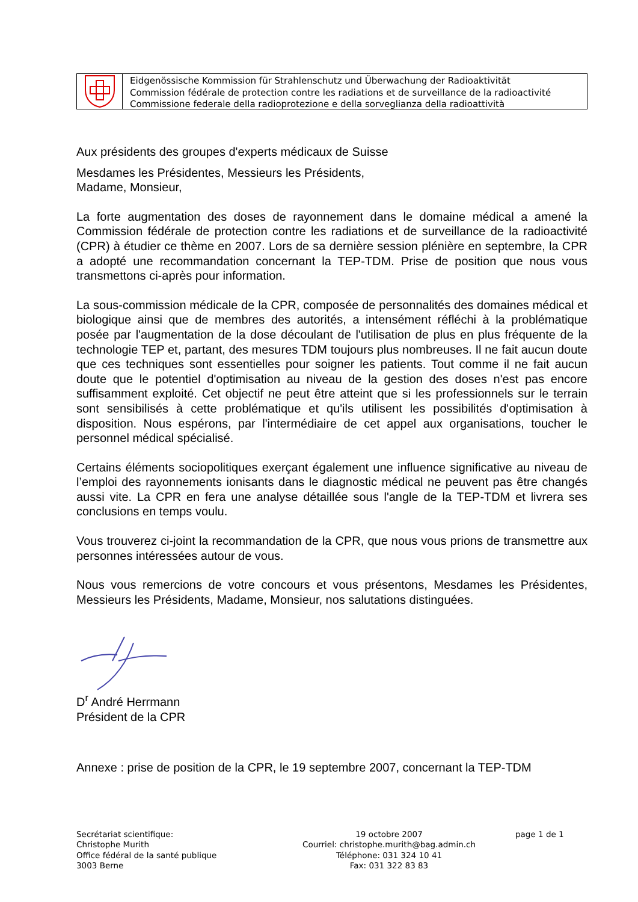Eidgenössische Kommission für Strahlenschutz und Überwachung der Radioaktivität
Commission fédérale de protection contre les radiations et de surveillance de la radioactivité
Commissione federale della radioprotezione e della sorveglianza della radioattività
Aux présidents des groupes d'experts médicaux de Suisse
Mesdames les Présidentes, Messieurs les Présidents,
Madame, Monsieur,
La forte augmentation des doses de rayonnement dans le domaine médical a amené la Commission fédérale de protection contre les radiations et de surveillance de la radioactivité (CPR) à étudier ce thème en 2007. Lors de sa dernière session plénière en septembre, la CPR a adopté une recommandation concernant la TEP-TDM. Prise de position que nous vous transmettons ci-après pour information.
La sous-commission médicale de la CPR, composée de personnalités des domaines médical et biologique ainsi que de membres des autorités, a intensément réfléchi à la problématique posée par l'augmentation de la dose découlant de l'utilisation de plus en plus fréquente de la technologie TEP et, partant, des mesures TDM toujours plus nombreuses. Il ne fait aucun doute que ces techniques sont essentielles pour soigner les patients. Tout comme il ne fait aucun doute que le potentiel d'optimisation au niveau de la gestion des doses n'est pas encore suffisamment exploité. Cet objectif ne peut être atteint que si les professionnels sur le terrain sont sensibilisés à cette problématique et qu'ils utilisent les possibilités d'optimisation à disposition. Nous espérons, par l'intermédiaire de cet appel aux organisations, toucher le personnel médical spécialisé.
Certains éléments sociopolitiques exerçant également une influence significative au niveau de l’emploi des rayonnements ionisants dans le diagnostic médical ne peuvent pas être changés aussi vite. La CPR en fera une analyse détaillée sous l'angle de la TEP-TDM et livrera ses conclusions en temps voulu.
Vous trouverez ci-joint la recommandation de la CPR, que nous vous prions de transmettre aux personnes intéressées autour de vous.
Nous vous remercions de votre concours et vous présentons, Mesdames les Présidentes, Messieurs les Présidents, Madame, Monsieur, nos salutations distinguées.
D<sup>r</sup> André Herrmann
Président de la CPR
Annexe : prise de position de la CPR, le 19 septembre 2007, concernant la TEP-TDM
Secrétariat scientifique:
Christophe Murith
Office fédéral de la santé publique
3003 Berne
19 octobre 2007
Courriel: christophe.murith@bag.admin.ch
Téléphone: 031 324 10 41
Fax: 031 322 83 83
page 1 de 1